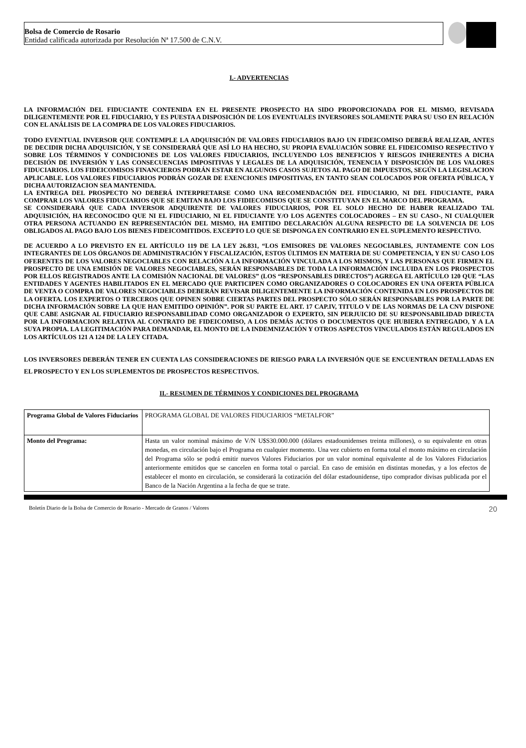Bolsa de Comercio de Rosario
Entidad calificada autorizada por Resolución Nª 17.500 de C.N.V.
I.- ADVERTENCIAS
LA INFORMACIÓN DEL FIDUCIANTE CONTENIDA EN EL PRESENTE PROSPECTO HA SIDO PROPORCIONADA POR EL MISMO, REVISADA DILIGENTEMENTE POR EL FIDUCIARIO, Y ES PUESTA A DISPOSICIÓN DE LOS EVENTUALES INVERSORES SOLAMENTE PARA SU USO EN RELACIÓN CON EL ANÁLISIS DE LA COMPRA DE LOS VALORES FIDUCIARIOS.
TODO EVENTUAL INVERSOR QUE CONTEMPLE LA ADQUISICIÓN DE VALORES FIDUCIARIOS BAJO UN FIDEICOMISO DEBERÁ REALIZAR, ANTES DE DECIDIR DICHA ADQUISICIÓN, Y SE CONSIDERARÁ QUE ASÍ LO HA HECHO, SU PROPIA EVALUACIÓN SOBRE EL FIDEICOMISO RESPECTIVO Y SOBRE LOS TÉRMINOS Y CONDICIONES DE LOS VALORES FIDUCIARIOS, INCLUYENDO LOS BENEFICIOS Y RIESGOS INHERENTES A DICHA DECISIÓN DE INVERSIÓN Y LAS CONSECUENCIAS IMPOSITIVAS Y LEGALES DE LA ADQUISICIÓN, TENENCIA Y DISPOSICIÓN DE LOS VALORES FIDUCIARIOS. LOS FIDEICOMISOS FINANCIEROS PODRÁN ESTAR EN ALGUNOS CASOS SUJETOS AL PAGO DE IMPUESTOS, SEGÚN LA LEGISLACION APLICABLE. LOS VALORES FIDUCIARIOS PODRÁN GOZAR DE EXENCIONES IMPOSITIVAS, EN TANTO SEAN COLOCADOS POR OFERTA PÚBLICA, Y DICHA AUTORIZACION SEA MANTENIDA.
LA ENTREGA DEL PROSPECTO NO DEBERÁ INTERPRETARSE COMO UNA RECOMENDACIÓN DEL FIDUCIARIO, NI DEL FIDUCIANTE, PARA COMPRAR LOS VALORES FIDUCIARIOS QUE SE EMITAN BAJO LOS FIDIECOMISOS QUE SE CONSTITUYAN EN EL MARCO DEL PROGRAMA.
SE CONSIDERARÁ QUE CADA INVERSOR ADQUIRENTE DE VALORES FIDUCIARIOS, POR EL SOLO HECHO DE HABER REALIZADO TAL ADQUISICIÓN, HA RECONOCIDO QUE NI EL FIDUCIARIO, NI EL FIDUCIANTE Y/O LOS AGENTES COLOCADORES – EN SU CASO-, NI CUALQUIER OTRA PERSONA ACTUANDO EN REPRESENTACIÓN DEL MISMO, HA EMITIDO DECLARACIÓN ALGUNA RESPECTO DE LA SOLVENCIA DE LOS OBLIGADOS AL PAGO BAJO LOS BIENES FIDEICOMITIDOS. EXCEPTO LO QUE SE DISPONGA EN CONTRARIO EN EL SUPLEMENTO RESPECTIVO.
DE ACUERDO A LO PREVISTO EN EL ARTÍCULO 119 DE LA LEY 26.831, “LOS EMISORES DE VALORES NEGOCIABLES, JUNTAMENTE CON LOS INTEGRANTES DE LOS ÓRGANOS DE ADMINISTRACIÓN Y FISCALIZACIÓN, ESTOS ÚLTIMOS EN MATERIA DE SU COMPETENCIA, Y EN SU CASO LOS OFERENTES DE LOS VALORES NEGOCIABLES CON RELACIÓN A LA INFORMACIÓN VINCULADA A LOS MISMOS, Y LAS PERSONAS QUE FIRMEN EL PROSPECTO DE UNA EMISIÓN DE VALORES NEGOCIABLES, SERÁN RESPONSABLES DE TODA LA INFORMACIÓN INCLUIDA EN LOS PROSPECTOS POR ELLOS REGISTRADOS ANTE LA COMISIÓN NACIONAL DE VALORES” (LOS “RESPONSABLES DIRECTOS”) AGREGA EL ARTÍCULO 120 QUE “LAS ENTIDADES Y AGENTES HABILITADOS EN EL MERCADO QUE PARTICIPEN COMO ORGANIZADORES O COLOCADORES EN UNA OFERTA PÚBLICA DE VENTA O COMPRA DE VALORES NEGOCIABLES DEBERÁN REVISAR DILIGENTEMENTE LA INFORMACIÓN CONTENIDA EN LOS PROSPECTOS DE LA OFERTA. LOS EXPERTOS O TERCEROS QUE OPINEN SOBRE CIERTAS PARTES DEL PROSPECTO SÓLO SERÁN RESPONSABLES POR LA PARTE DE DICHA INFORMACIÓN SOBRE LA QUE HAN EMITIDO OPINIÓN”. POR SU PARTE EL ART. 17 CAP.IV, TITULO V DE LAS NORMAS DE LA CNV DISPONE QUE CABE ASIGNAR AL FIDUCIARIO RESPONSABILIDAD COMO ORGANIZADOR O EXPERTO, SIN PERJUICIO DE SU RESPONSABILIDAD DIRECTA POR LA INFORMACION RELATIVA AL CONTRATO DE FIDEICOMISO, A LOS DEMÁS ACTOS O DOCUMENTOS QUE HUBIERA ENTREGADO, Y A LA SUYA PROPIA. LA LEGITIMACIÓN PARA DEMANDAR, EL MONTO DE LA INDEMNIZACIÓN Y OTROS ASPECTOS VINCULADOS ESTÁN REGULADOS EN LOS ARTÍCULOS 121 A 124 DE LA LEY CITADA.
LOS INVERSORES DEBERÁN TENER EN CUENTA LAS CONSIDERACIONES DE RIESGO PARA LA INVERSIÓN QUE SE ENCUENTRAN DETALLADAS EN EL PROSPECTO Y EN LOS SUPLEMENTOS DE PROSPECTOS RESPECTIVOS.
II.- RESUMEN DE TÉRMINOS Y CONDICIONES DEL PROGRAMA
| Programa Global de Valores Fiduciarios | PROGRAMA GLOBAL DE VALORES FIDUCIARIOS “METALFOR” |
| Monto del Programa: | Hasta un valor nominal máximo de V/N U$S30.000.000 (dólares estadounidenses treinta millones), o su equivalente en otras monedas, en circulación bajo el Programa en cualquier momento. Una vez cubierto en forma total el monto máximo en circulación del Programa sólo se podrá emitir nuevos Valores Fiduciarios por un valor nominal equivalente al de los Valores Fiduciarios anteriormente emitidos que se cancelen en forma total o parcial. En caso de emisión en distintas monedas, y a los efectos de establecer el monto en circulación, se considerará la cotización del dólar estadounidense, tipo comprador divisas publicada por el Banco de la Nación Argentina a la fecha de que se trate. |
Boletín Diario de la Bolsa de Comercio de Rosario - Mercado de Granos / Valores 20